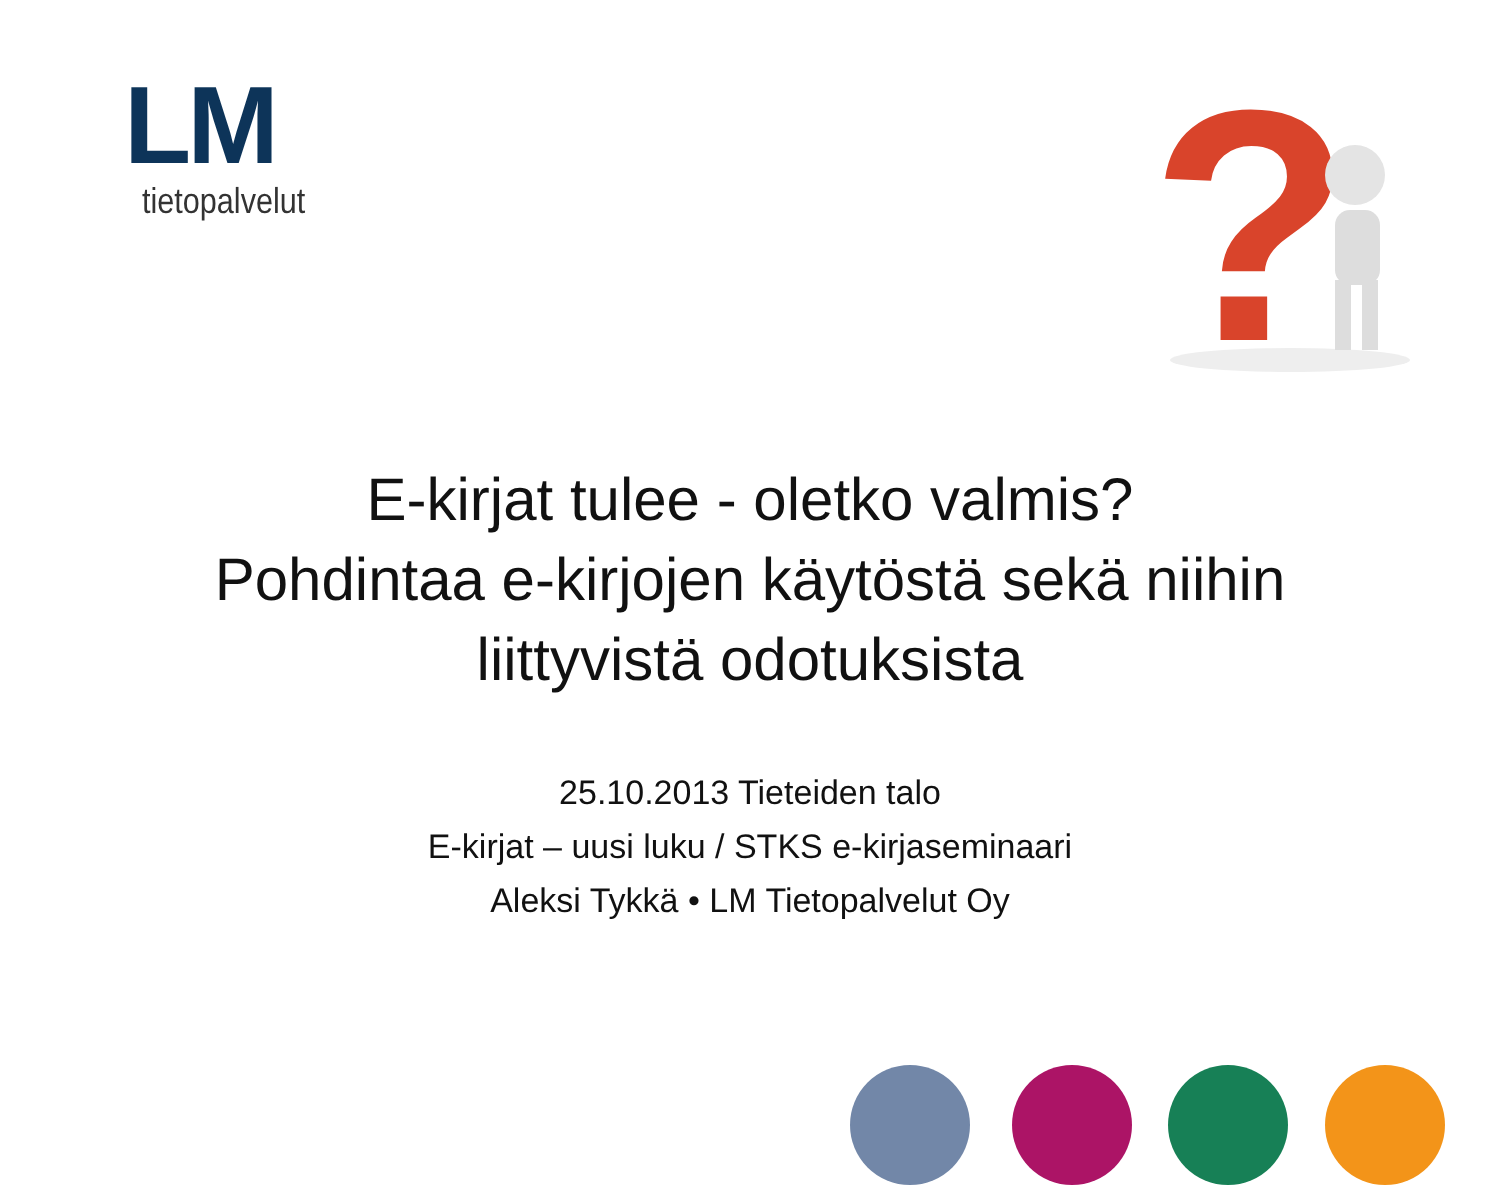LM
tietopalvelut
?
E-kirjat tulee - oletko valmis?
Pohdintaa e-kirjojen käytöstä sekä niihin
liittyvistä odotuksista
25.10.2013 Tieteiden talo
E-kirjat – uusi luku / STKS e-kirjaseminaari
Aleksi Tykkä • LM Tietopalvelut Oy